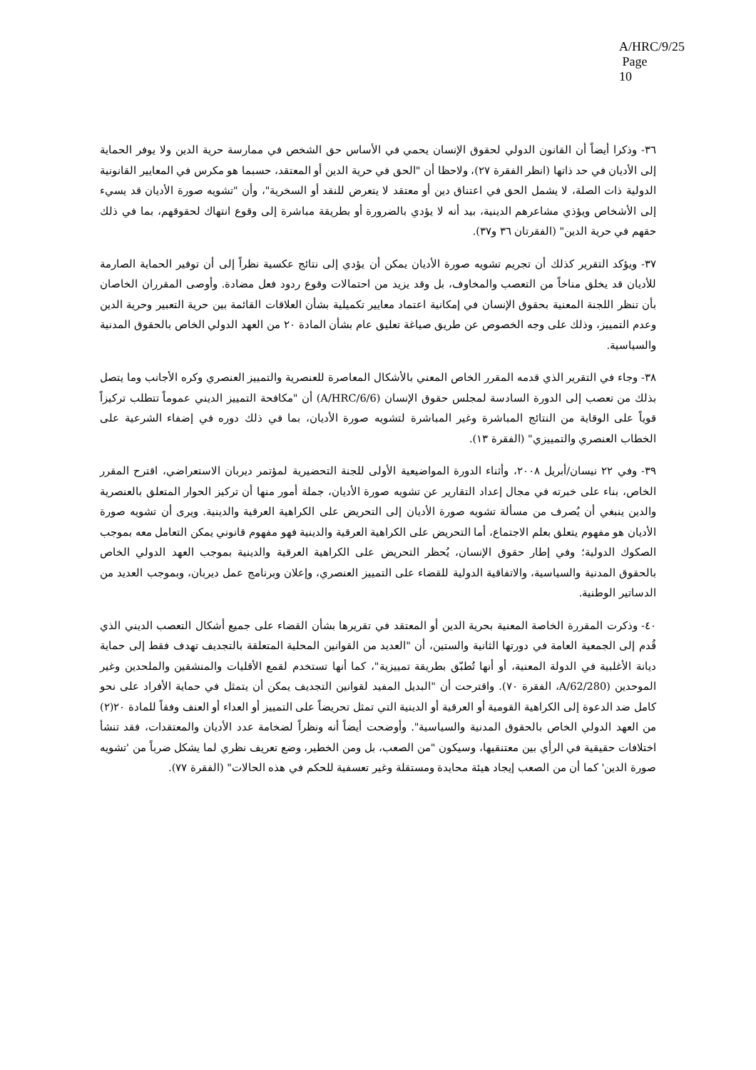A/HRC/9/25
Page 10
٣٦- وذكرا أيضاً أن القانون الدولي لحقوق الإنسان يحمي في الأساس حق الشخص في ممارسة حرية الدين ولا يوفر الحماية إلى الأديان في حد ذاتها (انظر الفقرة ٢٧)، ولاحظا أن "الحق في حرية الدين أو المعتقد، حسبما هو مكرس في المعايير القانونية الدولية ذات الصلة، لا يشمل الحق في اعتناق دين أو معتقد لا يتعرض للنقد أو السخرية"، وأن "تشويه صورة الأديان قد يسيء إلى الأشخاص ويؤذي مشاعرهم الدينية، بيد أنه لا يؤدي بالضرورة أو بطريقة مباشرة إلى وقوع انتهاك لحقوقهم، بما في ذلك حقهم في حرية الدين" (الفقرتان ٣٦ و٣٧).
٣٧- ويؤكد التقرير كذلك أن تجريم تشويه صورة الأديان يمكن أن يؤدي إلى نتائج عكسية نظراً إلى أن توفير الحماية الصارمة للأديان قد يخلق مناخاً من التعصب والمخاوف، بل وقد يزيد من احتمالات وقوع ردود فعل مضادة. وأوصى المقرران الخاصان بأن تنظر اللجنة المعنية بحقوق الإنسان في إمكانية اعتماد معايير تكميلية بشأن العلاقات القائمة بين حرية التعبير وحرية الدين وعدم التمييز، وذلك على وجه الخصوص عن طريق صياغة تعليق عام بشأن المادة ٢٠ من العهد الدولي الخاص بالحقوق المدنية والسياسية.
٣٨- وجاء في التقرير الذي قدمه المقرر الخاص المعني بالأشكال المعاصرة للعنصرية والتمييز العنصري وكره الأجانب وما يتصل بذلك من تعصب إلى الدورة السادسة لمجلس حقوق الإنسان (A/HRC/6/6) أن "مكافحة التمييز الديني عموماً تتطلب تركيزاً قوياً على الوقاية من النتائج المباشرة وغير المباشرة لتشويه صورة الأديان، بما في ذلك دوره في إضفاء الشرعية على الخطاب العنصري والتمييزي" (الفقرة ١٣).
٣٩- وفي ٢٢ نيسان/أبريل ٢٠٠٨، وأثناء الدورة المواضيعية الأولى للجنة التحضيرية لمؤتمر ديربان الاستعراضي، اقترح المقرر الخاص، بناء على خبرته في مجال إعداد التقارير عن تشويه صورة الأديان، جملة أمور منها أن تركيز الحوار المتعلق بالعنصرية والدين ينبغي أن يُصرف من مسألة تشويه صورة الأديان إلى التحريض على الكراهية العرقية والدينية. ويرى أن تشويه صورة الأديان هو مفهوم يتعلق بعلم الاجتماع، أما التحريض على الكراهية العرقية والدينية فهو مفهوم قانوني يمكن التعامل معه بموجب الصكوك الدولية؛ وفي إطار حقوق الإنسان، يُحظر التحريض على الكراهية العرقية والدينية بموجب العهد الدولي الخاص بالحقوق المدنية والسياسية، والاتفاقية الدولية للقضاء على التمييز العنصري، وإعلان وبرنامج عمل ديربان، وبموجب العديد من الدساتير الوطنية.
٤٠- وذكرت المقررة الخاصة المعنية بحرية الدين أو المعتقد في تقريرها بشأن القضاء على جميع أشكال التعصب الديني الذي قُدم إلى الجمعية العامة في دورتها الثانية والستين، أن "العديد من القوانين المحلية المتعلقة بالتجديف تهدف فقط إلى حماية ديانة الأغلبية في الدولة المعنية، أو أنها تُطبّق بطريقة تمييزية"، كما أنها تستخدم لقمع الأقليات والمنشقين والملحدين وغير الموحدين (A/62/280، الفقرة ٧٠). واقترحت أن "البديل المفيد لقوانين التجديف يمكن أن يتمثل في حماية الأفراد على نحو كامل ضد الدعوة إلى الكراهية القومية أو العرقية أو الدينية التي تمثل تحريضاً على التمييز أو العداء أو العنف وفقاً للمادة ٢٠(٢) من العهد الدولي الخاص بالحقوق المدنية والسياسية". وأوضحت أيضاً أنه ونظراً لضخامة عدد الأديان والمعتقدات، فقد تنشأ اختلافات حقيقية في الرأي بين معتنقيها، وسيكون "من الصعب، بل ومن الخطير، وضع تعريف نظري لما يشكل ضرباً من 'تشويه صورة الدين' كما أن من الصعب إيجاد هيئة محايدة ومستقلة وغير تعسفية للحكم في هذه الحالات" (الفقرة ٧٧).